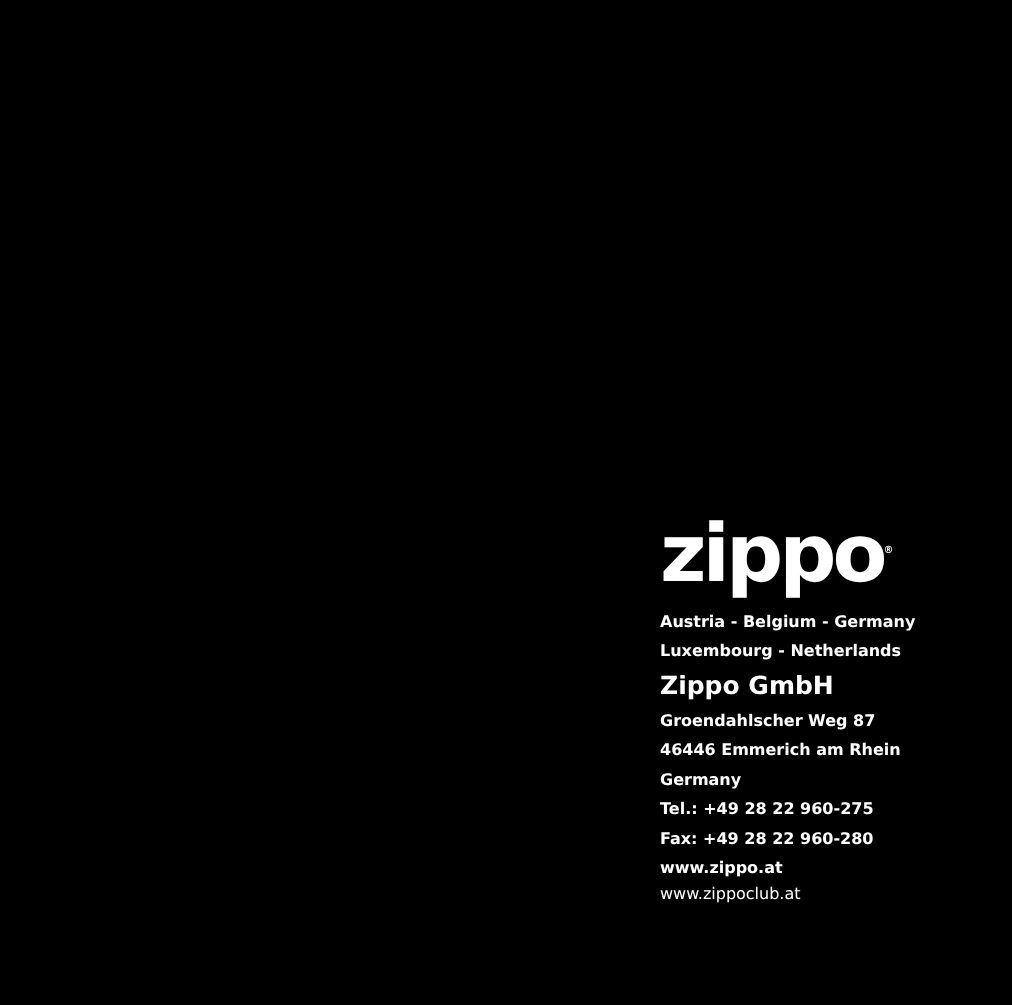zippo<sup>®</sup>
Austria - Belgium - Germany
Luxembourg - Netherlands
Zippo GmbH
Groendahlscher Weg 87
46446 Emmerich am Rhein
Germany
Tel.: +49 28 22 960-275
Fax: +49 28 22 960-280
www.zippo.at
www.zippoclub.at